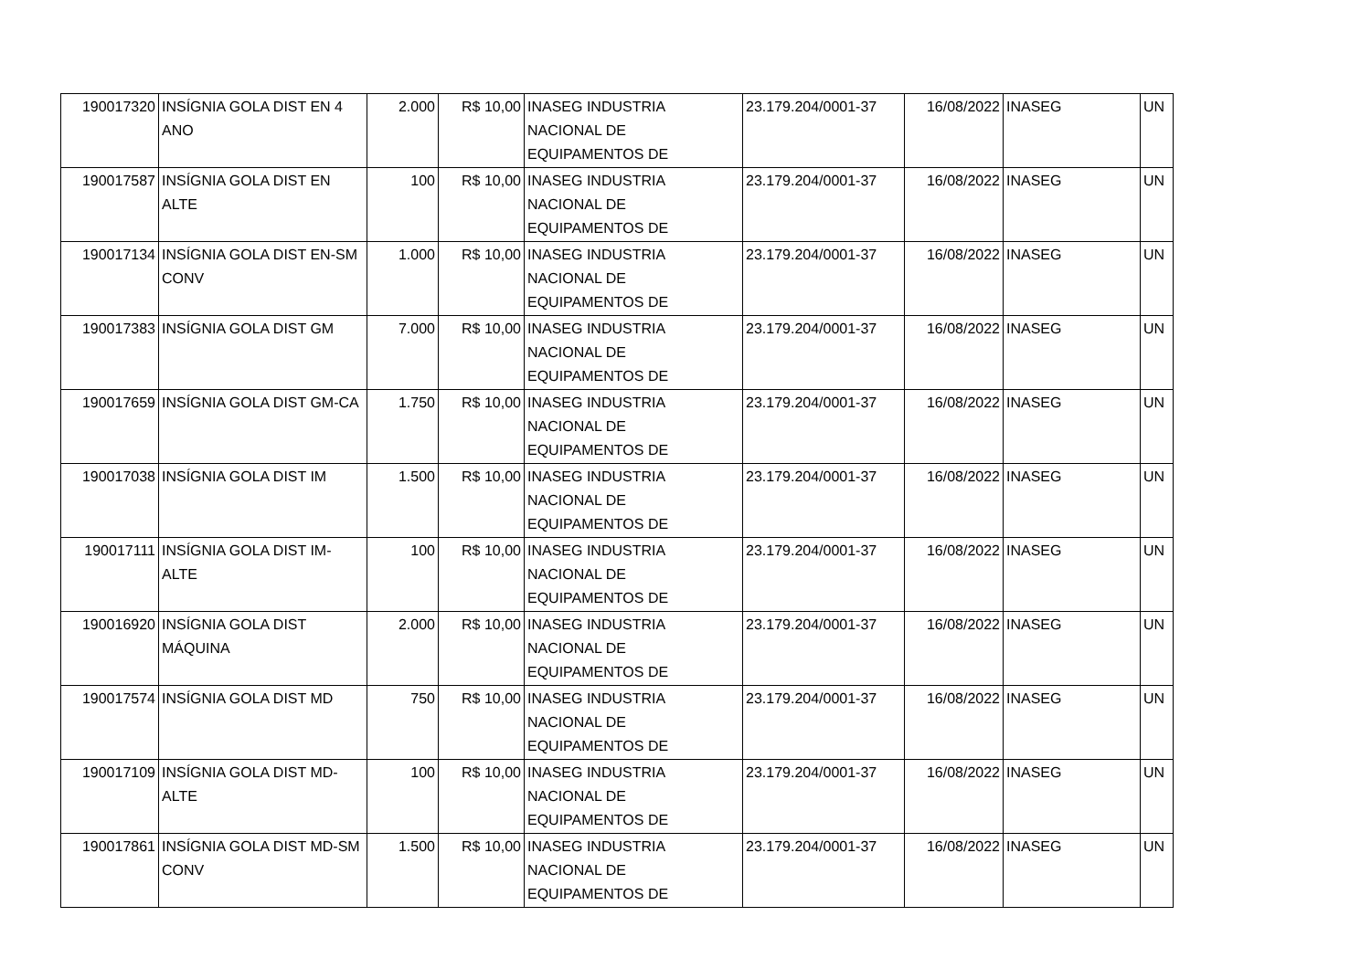| 190017320 | INSÍGNIA GOLA DIST EN 4 ANO | 2.000 | R$ 10,00 | INASEG INDUSTRIA NACIONAL DE EQUIPAMENTOS DE | 23.179.204/0001-37 | 16/08/2022 | INASEG | UN |
| 190017587 | INSÍGNIA GOLA DIST EN ALTE | 100 | R$ 10,00 | INASEG INDUSTRIA NACIONAL DE EQUIPAMENTOS DE | 23.179.204/0001-37 | 16/08/2022 | INASEG | UN |
| 190017134 | INSÍGNIA GOLA DIST EN-SM CONV | 1.000 | R$ 10,00 | INASEG INDUSTRIA NACIONAL DE EQUIPAMENTOS DE | 23.179.204/0001-37 | 16/08/2022 | INASEG | UN |
| 190017383 | INSÍGNIA GOLA DIST GM | 7.000 | R$ 10,00 | INASEG INDUSTRIA NACIONAL DE EQUIPAMENTOS DE | 23.179.204/0001-37 | 16/08/2022 | INASEG | UN |
| 190017659 | INSÍGNIA GOLA DIST GM-CA | 1.750 | R$ 10,00 | INASEG INDUSTRIA NACIONAL DE EQUIPAMENTOS DE | 23.179.204/0001-37 | 16/08/2022 | INASEG | UN |
| 190017038 | INSÍGNIA GOLA DIST IM | 1.500 | R$ 10,00 | INASEG INDUSTRIA NACIONAL DE EQUIPAMENTOS DE | 23.179.204/0001-37 | 16/08/2022 | INASEG | UN |
| 190017111 | INSÍGNIA GOLA DIST IM-ALTE | 100 | R$ 10,00 | INASEG INDUSTRIA NACIONAL DE EQUIPAMENTOS DE | 23.179.204/0001-37 | 16/08/2022 | INASEG | UN |
| 190016920 | INSÍGNIA GOLA DIST MÁQUINA | 2.000 | R$ 10,00 | INASEG INDUSTRIA NACIONAL DE EQUIPAMENTOS DE | 23.179.204/0001-37 | 16/08/2022 | INASEG | UN |
| 190017574 | INSÍGNIA GOLA DIST MD | 750 | R$ 10,00 | INASEG INDUSTRIA NACIONAL DE EQUIPAMENTOS DE | 23.179.204/0001-37 | 16/08/2022 | INASEG | UN |
| 190017109 | INSÍGNIA GOLA DIST MD-ALTE | 100 | R$ 10,00 | INASEG INDUSTRIA NACIONAL DE EQUIPAMENTOS DE | 23.179.204/0001-37 | 16/08/2022 | INASEG | UN |
| 190017861 | INSÍGNIA GOLA DIST MD-SM CONV | 1.500 | R$ 10,00 | INASEG INDUSTRIA NACIONAL DE EQUIPAMENTOS DE | 23.179.204/0001-37 | 16/08/2022 | INASEG | UN |